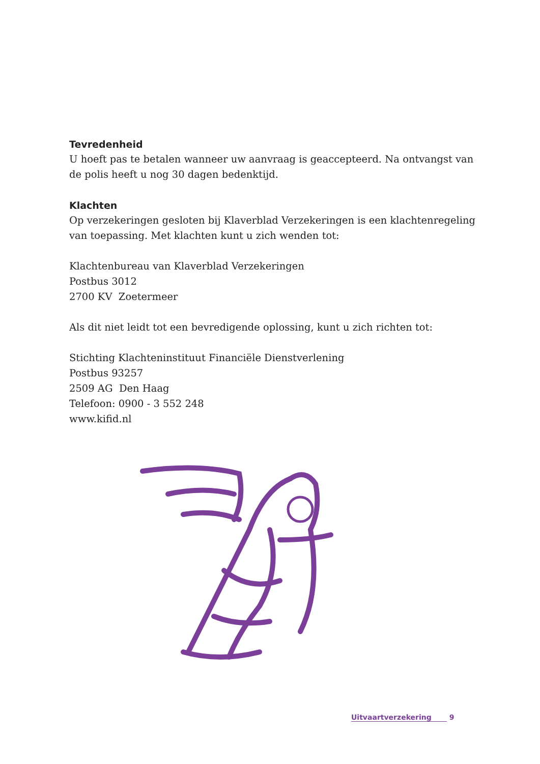Tevredenheid
U hoeft pas te betalen wanneer uw aanvraag is geaccepteerd. Na ontvangst van de polis heeft u nog 30 dagen bedenktijd.
Klachten
Op verzekeringen gesloten bij Klaverblad Verzekeringen is een klachtenregeling van toepassing. Met klachten kunt u zich wenden tot:
Klachtenbureau van Klaverblad Verzekeringen
Postbus 3012
2700 KV Zoetermeer
Als dit niet leidt tot een bevredigende oplossing, kunt u zich richten tot:
Stichting Klachteninstituut Financiële Dienstverlening
Postbus 93257
2509 AG Den Haag
Telefoon: 0900 - 3 552 248
www.kifid.nl
Uitvaartverzekering 9